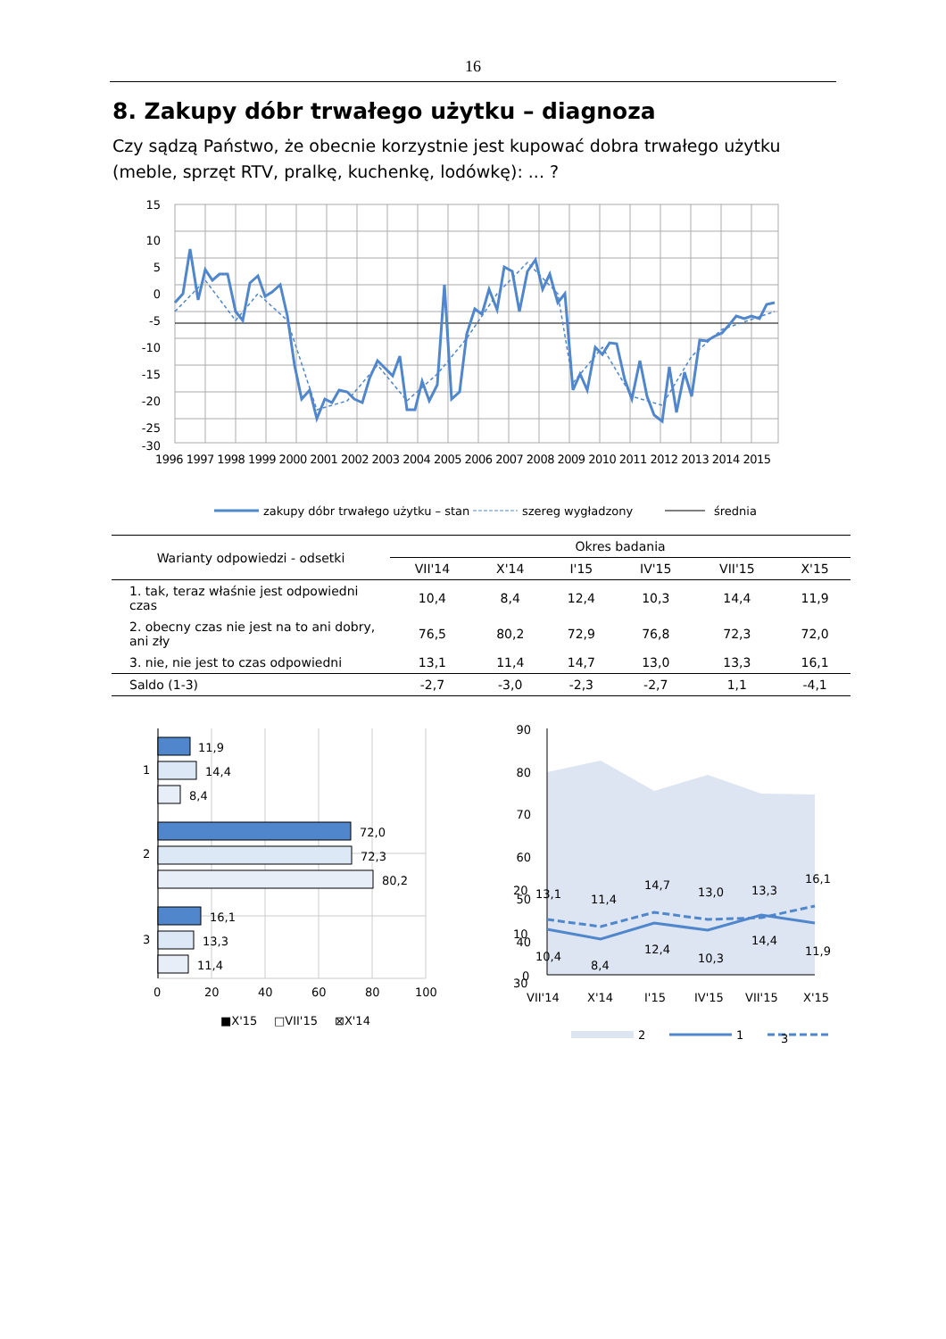16
8. Zakupy dóbr trwałego użytku – diagnoza
Czy sądzą Państwo, że obecnie korzystnie jest kupować dobra trwałego użytku (meble, sprzęt RTV, pralkę, kuchenkę, lodówkę): ... ?
15
10
5
0
-5
-10
-15
-20
-25
-30
1996 1997 1998 1999 2000 2001 2002 2003 2004 2005 2006 2007 2008 2009 2010 2011 2012 2013 2014 2015
zakupy dóbr trwałego użytku – stan
szereg wygładzony
średnia
| Warianty odpowiedzi - odsetki | Okres badania | | | | | |
| --- | --- | --- | --- | --- | --- | --- |
| | VII'14 | X'14 | I'15 | IV'15 | VII'15 | X'15 |
| 1. tak, teraz właśnie jest odpowiedni czas | 10,4 | 8,4 | 12,4 | 10,3 | 14,4 | 11,9 |
| 2. obecny czas nie jest na to ani dobry, ani zły | 76,5 | 80,2 | 72,9 | 76,8 | 72,3 | 72,0 |
| 3. nie, nie jest to czas odpowiedni | 13,1 | 11,4 | 14,7 | 13,0 | 13,3 | 16,1 |
| Saldo (1-3) | -2,7 | -3,0 | -2,3 | -2,7 | 1,1 | -4,1 |
11,9
14,4
8,4
72,0
72,3
80,2
16,1
13,3
11,4
1
2
3
0
20
40
60
80
100
■X'15
□VII'15
⊠X'14
90
80
70
60
50
40
x
.
30
13,1
11,4
14,7
13,0
13,3
16,1
10,4
8,4
12,4
10,3
14,4
11,9
20
10
0
VII'14
X'14
I'15
IV'15
VII'15
X'15
2
1
.
3